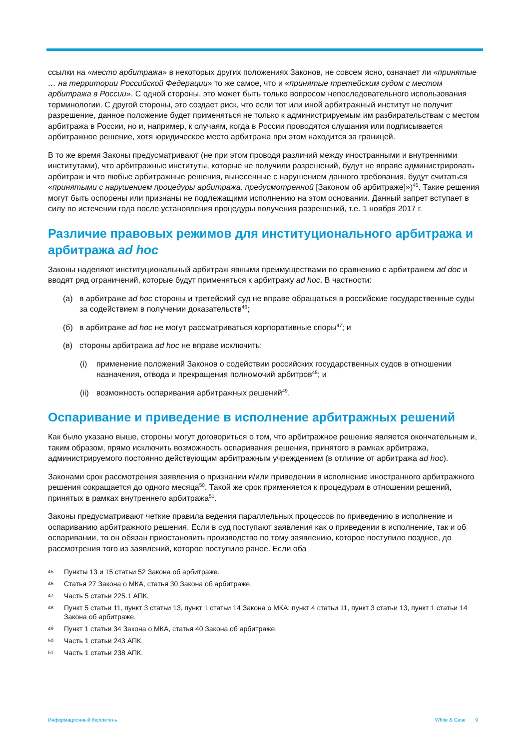ссылки на «место арбитража» в некоторых других положениях Законов, не совсем ясно, означает ли «принятые … на территории Российской Федерации» то же самое, что и «принятые третейским судом с местом арбитража в России». С одной стороны, это может быть только вопросом непоследовательного использования терминологии. С другой стороны, это создает риск, что если тот или иной арбитражный институт не получит разрешение, данное положение будет применяться не только к администрируемым им разбирательствам с местом арбитража в России, но и, например, к случаям, когда в России проводятся слушания или подписывается арбитражное решение, хотя юридическое место арбитража при этом находится за границей.
В то же время Законы предусматривают (не при этом проводя различий между иностранными и внутренними институтами), что арбитражные институты, которые не получили разрешений, будут не вправе администрировать арбитраж и что любые арбитражные решения, вынесенные с нарушением данного требования, будут считаться «принятыми с нарушением процедуры арбитража, предусмотренной [Законом об арбитраже]»)<sup>45</sup>. Такие решения могут быть оспорены или признаны не подлежащими исполнению на этом основании. Данный запрет вступает в силу по истечении года после установления процедуры получения разрешений, т.е. 1 ноября 2017 г.
Различие правовых режимов для институционального арбитража и арбитража ad hoc
Законы наделяют институциональный арбитраж явными преимуществами по сравнению с арбитражем ad doc и вводят ряд ограничений, которые будут применяться к арбитражу ad hoc. В частности:
(а) в арбитраже ad hoc стороны и третейский суд не вправе обращаться в российские государственные суды за содействием в получении доказательств<sup>46</sup>;
(б) в арбитраже ad hoc не могут рассматриваться корпоративные споры<sup>47</sup>; и
(в) стороны арбитража ad hoc не вправе исключить:
(i) применение положений Законов о содействии российских государственных судов в отношении назначения, отвода и прекращения полномочий арбитров<sup>48</sup>; и
(ii) возможность оспаривания арбитражных решений<sup>49</sup>.
Оспаривание и приведение в исполнение арбитражных решений
Как было указано выше, стороны могут договориться о том, что арбитражное решение является окончательным и, таким образом, прямо исключить возможность оспаривания решения, принятого в рамках арбитража, администрируемого постоянно действующим арбитражным учреждением (в отличие от арбитража ad hoc).
Законами срок рассмотрения заявления о признании и/или приведении в исполнение иностранного арбитражного решения сокращается до одного месяца<sup>50</sup>. Такой же срок применяется к процедурам в отношении решений, принятых в рамках внутреннего арбитража<sup>51</sup>.
Законы предусматривают четкие правила ведения параллельных процессов по приведению в исполнение и оспариванию арбитражного решения. Если в суд поступают заявления как о приведении в исполнение, так и об оспаривании, то он обязан приостановить производство по тому заявлению, которое поступило позднее, до рассмотрения того из заявлений, которое поступило ранее. Если оба
45 Пункты 13 и 15 статьи 52 Закона об арбитраже.
46 Статья 27 Закона о МКА, статья 30 Закона об арбитраже.
47 Часть 5 статьи 225.1 АПК.
48 Пункт 5 статьи 11, пункт 3 статьи 13, пункт 1 статьи 14 Закона о МКА; пункт 4 статьи 11, пункт 3 статьи 13, пункт 1 статьи 14 Закона об арбитраже.
49 Пункт 1 статьи 34 Закона о МКА, статья 40 Закона об арбитраже.
50 Часть 1 статьи 243 АПК.
51 Часть 1 статьи 238 АПК.
Информационный бюллетень White & Case 9